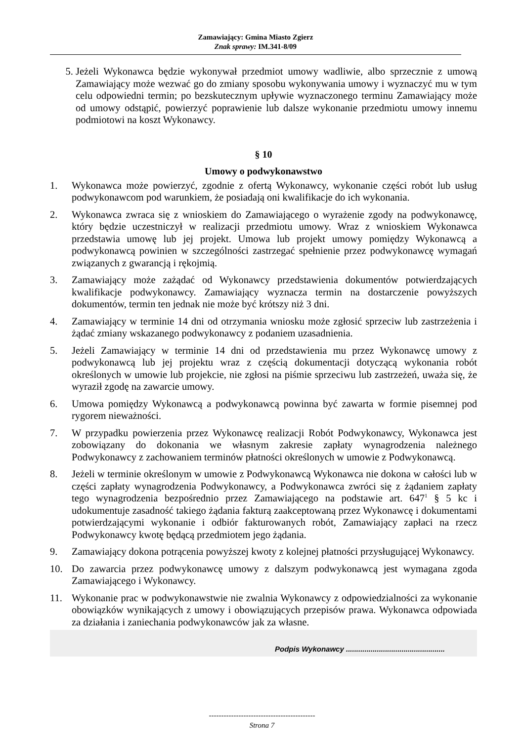Zamawiający: Gmina Miasto Zgierz
Znak sprawy: IM.341-8/09
5. Jeżeli Wykonawca będzie wykonywał przedmiot umowy wadliwie, albo sprzecznie z umową Zamawiający może wezwać go do zmiany sposobu wykonywania umowy i wyznaczyć mu w tym celu odpowiedni termin; po bezskutecznym upływie wyznaczonego terminu Zamawiający może od umowy odstąpić, powierzyć poprawienie lub dalsze wykonanie przedmiotu umowy innemu podmiotowi na koszt Wykonawcy.
§ 10
Umowy o podwykonawstwo
1. Wykonawca może powierzyć, zgodnie z ofertą Wykonawcy, wykonanie części robót lub usług podwykonawcom pod warunkiem, że posiadają oni kwalifikacje do ich wykonania.
2. Wykonawca zwraca się z wnioskiem do Zamawiającego o wyrażenie zgody na podwykonawcę, który będzie uczestniczył w realizacji przedmiotu umowy. Wraz z wnioskiem Wykonawca przedstawia umowę lub jej projekt. Umowa lub projekt umowy pomiędzy Wykonawcą a podwykonawcą powinien w szczególności zastrzegać spełnienie przez podwykonawcę wymagań związanych z gwarancją i rękojmią.
3. Zamawiający może zażądać od Wykonawcy przedstawienia dokumentów potwierdzających kwalifikacje podwykonawcy. Zamawiający wyznacza termin na dostarczenie powyższych dokumentów, termin ten jednak nie może być krótszy niż 3 dni.
4. Zamawiający w terminie 14 dni od otrzymania wniosku może zgłosić sprzeciw lub zastrzeżenia i żądać zmiany wskazanego podwykonawcy z podaniem uzasadnienia.
5. Jeżeli Zamawiający w terminie 14 dni od przedstawienia mu przez Wykonawcę umowy z podwykonawcą lub jej projektu wraz z częścią dokumentacji dotyczącą wykonania robót określonych w umowie lub projekcie, nie zgłosi na piśmie sprzeciwu lub zastrzeżeń, uważa się, że wyraził zgodę na zawarcie umowy.
6. Umowa pomiędzy Wykonawcą a podwykonawcą powinna być zawarta w formie pisemnej pod rygorem nieważności.
7. W przypadku powierzenia przez Wykonawcę realizacji Robót Podwykonawcy, Wykonawca jest zobowiązany do dokonania we własnym zakresie zapłaty wynagrodzenia należnego Podwykonawcy z zachowaniem terminów płatności określonych w umowie z Podwykonawcą.
8. Jeżeli w terminie określonym w umowie z Podwykonawcą Wykonawca nie dokona w całości lub w części zapłaty wynagrodzenia Podwykonawcy, a Podwykonawca zwróci się z żądaniem zapłaty tego wynagrodzenia bezpośrednio przez Zamawiającego na podstawie art. 647<sup>1</sup> § 5 kc i udokumentuje zasadność takiego żądania fakturą zaakceptowaną przez Wykonawcę i dokumentami potwierdzającymi wykonanie i odbiór fakturowanych robót, Zamawiający zapłaci na rzecz Podwykonawcy kwotę będącą przedmiotem jego żądania.
9. Zamawiający dokona potrącenia powyższej kwoty z kolejnej płatności przysługującej Wykonawcy.
10. Do zawarcia przez podwykonawcę umowy z dalszym podwykonawcą jest wymagana zgoda Zamawiającego i Wykonawcy.
11. Wykonanie prac w podwykonawstwie nie zwalnia Wykonawcy z odpowiedzialności za wykonanie obowiązków wynikających z umowy i obowiązujących przepisów prawa. Wykonawca odpowiada za działania i zaniechania podwykonawców jak za własne.
Podpis Wykonawcy ................................................
-------------------------------------------
Strona 7